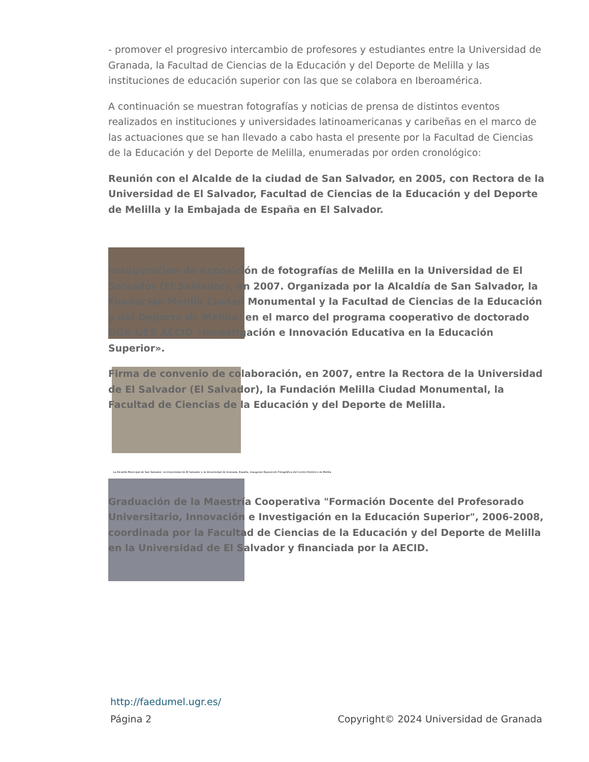- promover el progresivo intercambio de profesores y estudiantes entre la Universidad de Granada, la Facultad de Ciencias de la Educación y del Deporte de Melilla y las instituciones de educación superior con las que se colabora en Iberoamérica.
A continuación se muestran fotografías y noticias de prensa de distintos eventos realizados en instituciones y universidades latinoamericanas y caribeñas en el marco de las actuaciones que se han llevado a cabo hasta el presente por la Facultad de Ciencias de la Educación y del Deporte de Melilla, enumeradas por orden cronológico:
Reunión con el Alcalde de la ciudad de San Salvador, en 2005, con Rectora de la Universidad de El Salvador, Facultad de Ciencias de la Educación y del Deporte de Melilla y la Embajada de España en El Salvador.
Inauguración de exposición de fotografías de Melilla en la Universidad de El Salvador (El Salvador), en 2007. Organizada por la Alcaldía de San Salvador, la Fundación Melilla Ciudad Monumental y la Facultad de Ciencias de la Educación y del Deporte de Melilla; en el marco del programa cooperativo de doctorado UGR-UES AECID «Investigación e Innovación Educativa en la Educación Superior».
Firma de convenio de colaboración, en 2007, entre la Rectora de la Universidad de El Salvador (El Salvador), la Fundación Melilla Ciudad Monumental, la Facultad de Ciencias de la Educación y del Deporte de Melilla.
La Alcaldía Municipal de San Salvador, la Universidad de El Salvador y la Universidad de Granada, España, inauguran Exposición Fotográfica del Centro Histórico de Melilla
Graduación de la Maestría Cooperativa "Formación Docente del Profesorado Universitario, Innovación e Investigación en la Educación Superior", 2006-2008, coordinada por la Facultad de Ciencias de la Educación y del Deporte de Melilla en la Universidad de El Salvador y financiada por la AECID.
http://faedumel.ugr.es/
Página 2 Copyright© 2024 Universidad de Granada